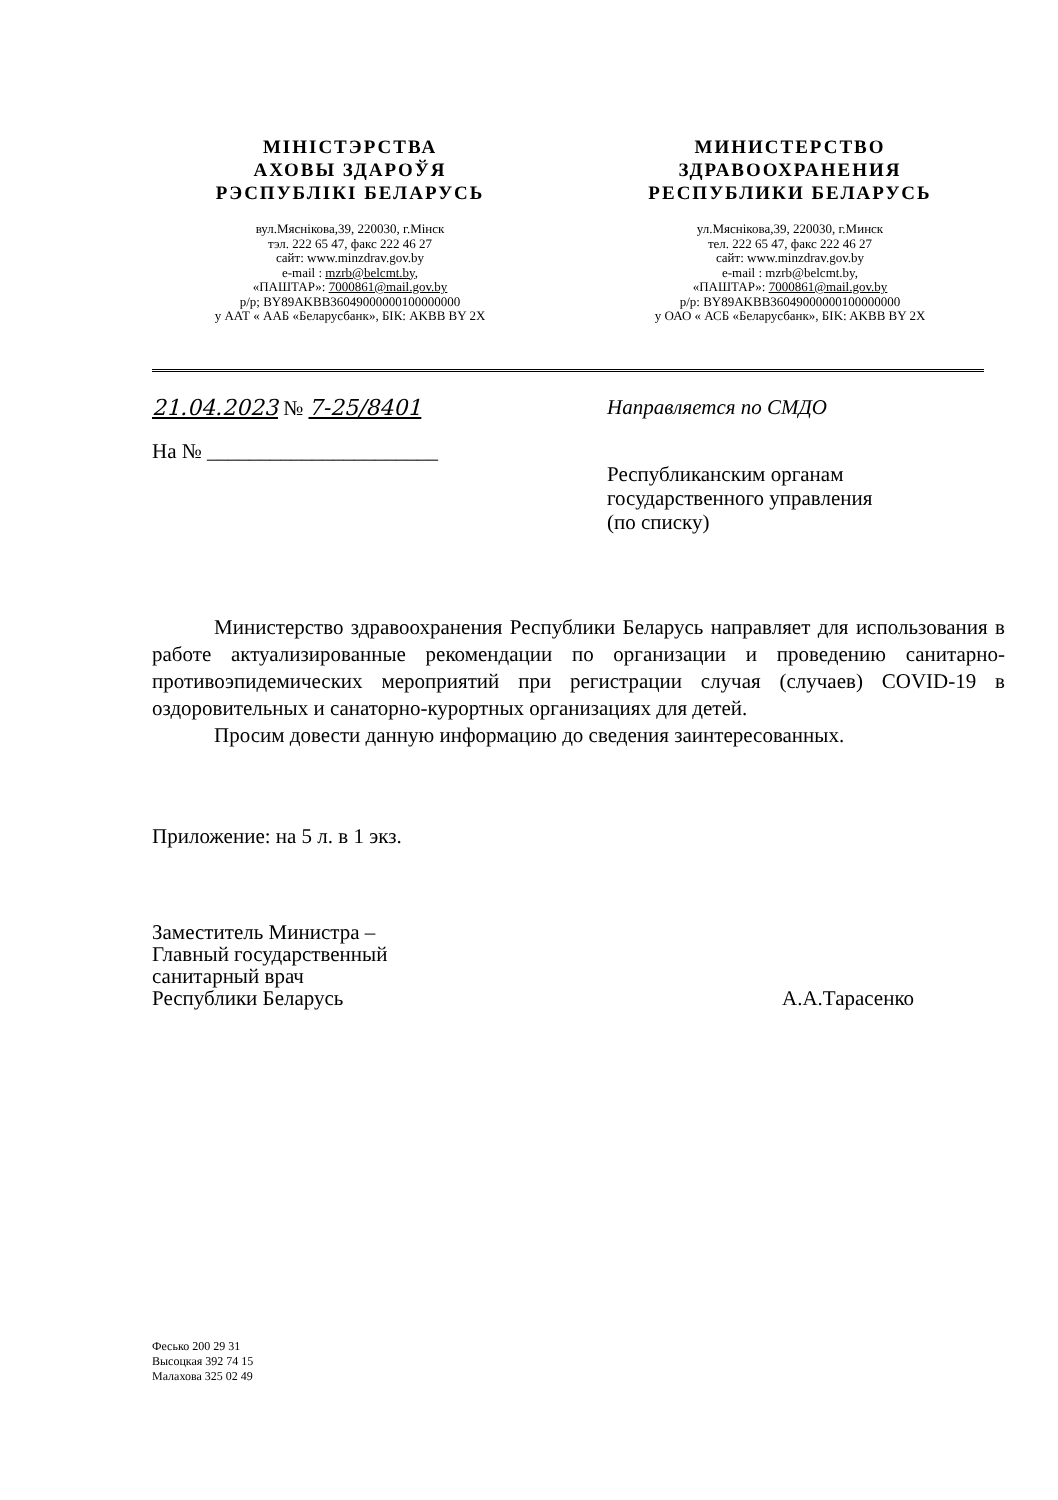МІНІСТЭРСТВА
АХОВЫ ЗДАРОЎЯ
РЭСПУБЛІКІ БЕЛАРУСЬ
вул.Мяснікова,39, 220030, г.Мінск
тэл. 222 65 47, факс 222 46 27
сайт: www.minzdrav.gov.by
e-mail : mzrb@belcmt.by,
«ПАШТАР»: 7000861@mail.gov.by
р/р; BY89AKBB36049000000100000000
у ААТ « ААБ «Беларусбанк», БІК: AKBB BY 2X
МИНИСТЕРСТВО
ЗДРАВООХРАНЕНИЯ
РЕСПУБЛИКИ БЕЛАРУСЬ
ул.Мяснікова,39, 220030, г.Минск
тел. 222 65 47, факс 222 46 27
сайт: www.minzdrav.gov.by
e-mail : mzrb@belcmt.by,
«ПАШТАР»: 7000861@mail.gov.by
р/р: BY89AKBB36049000000100000000
у ОАО « АСБ «Беларусбанк», БIK: AKBB BY 2X
21.04.2023 № 7-25/8401
На № ______________________
Направляется по СМДО
Республиканским органам
государственного управления
(по списку)
Министерство здравоохранения Республики Беларусь направляет для использования в работе актуализированные рекомендации по организации и проведению санитарно-противоэпидемических мероприятий при регистрации случая (случаев) COVID-19 в оздоровительных и санаторно-курортных организациях для детей.
Просим довести данную информацию до сведения заинтересованных.
Приложение: на 5 л. в 1 экз.
Заместитель Министра –
Главный государственный
санитарный врач
Республики Беларусь
А.А.Тарасенко
Фесько 200 29 31
Высоцкая 392 74 15
Малахова 325 02 49